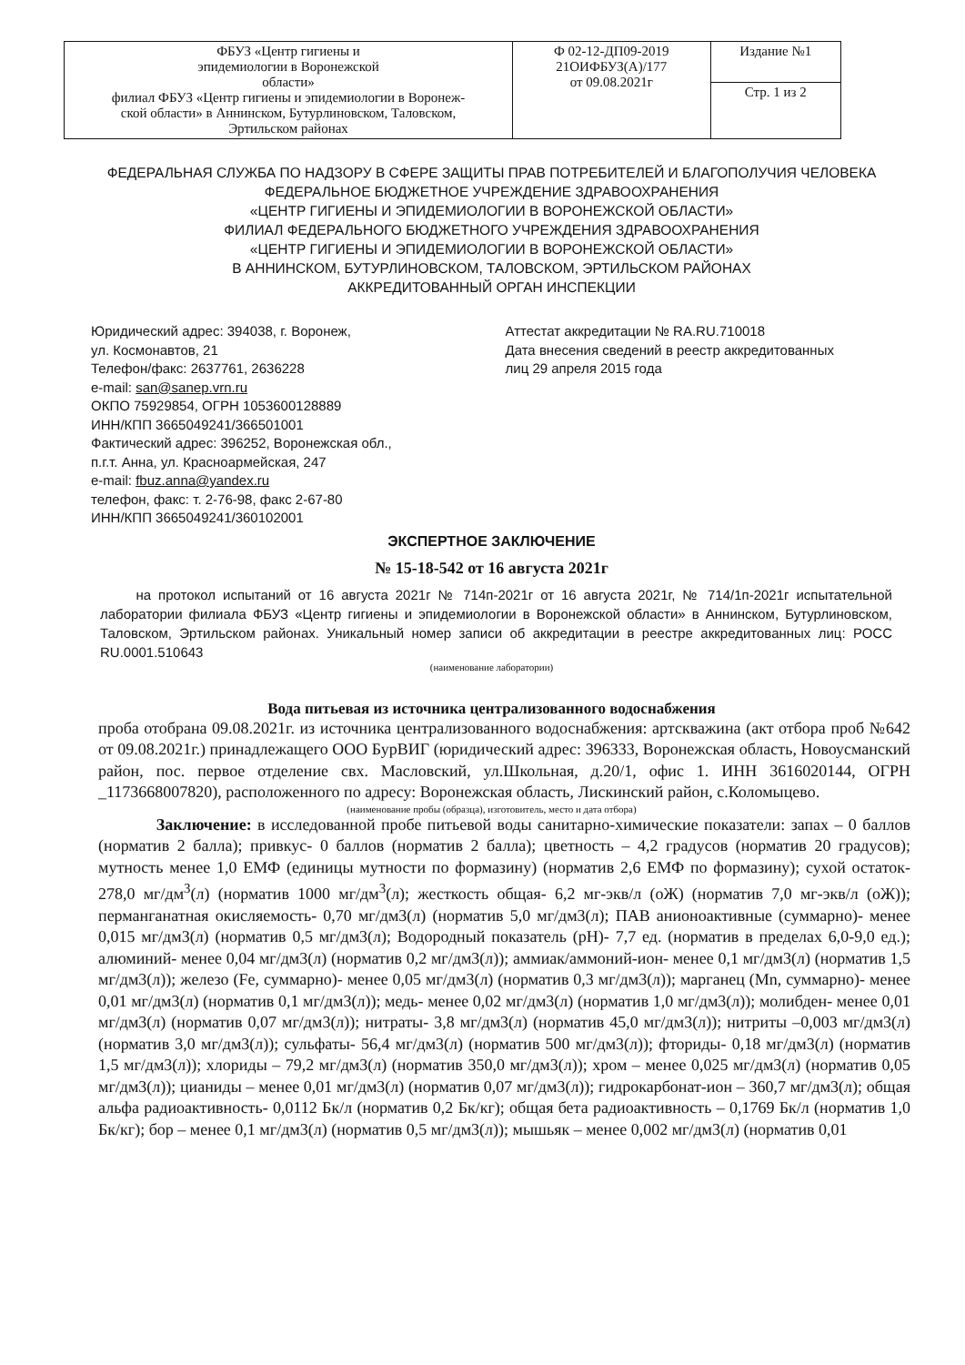| ФБУЗ «Центр гигиены и эпидемиологии в Воронежской области» филиал ФБУЗ «Центр гигиены и эпидемиологии в Воронеж- ской области» в Аннинском, Бутурлиновском, Таловском, Эртильском районах | Ф 02-12-ДП09-2019 21ОИФБУЗ(А)/177 от 09.08.2021г | Издание №1 |
| | | Стр. 1 из 2 |
ФЕДЕРАЛЬНАЯ СЛУЖБА ПО НАДЗОРУ В СФЕРЕ ЗАЩИТЫ ПРАВ ПОТРЕБИТЕЛЕЙ И БЛАГОПОЛУЧИЯ ЧЕЛОВЕКА
ФЕДЕРАЛЬНОЕ БЮДЖЕТНОЕ УЧРЕЖДЕНИЕ ЗДРАВООХРАНЕНИЯ
«ЦЕНТР ГИГИЕНЫ И ЭПИДЕМИОЛОГИИ В ВОРОНЕЖСКОЙ ОБЛАСТИ»
ФИЛИАЛ ФЕДЕРАЛЬНОГО БЮДЖЕТНОГО УЧРЕЖДЕНИЯ ЗДРАВООХРАНЕНИЯ
«ЦЕНТР ГИГИЕНЫ И ЭПИДЕМИОЛОГИИ В ВОРОНЕЖСКОЙ ОБЛАСТИ»
В АННИНСКОМ, БУТУРЛИНОВСКОМ, ТАЛОВСКОМ, ЭРТИЛЬСКОМ РАЙОНАХ
АККРЕДИТОВАННЫЙ ОРГАН ИНСПЕКЦИИ
Юридический адрес: 394038, г. Воронеж,
ул. Космонавтов, 21
Телефон/факс: 2637761, 2636228
e-mail: san@sanep.vrn.ru
ОКПО 75929854, ОГРН 1053600128889
ИНН/КПП 3665049241/366501001
Фактический адрес: 396252, Воронежская обл.,
п.г.т. Анна, ул. Красноармейская, 247
e-mail: fbuz.anna@yandex.ru
телефон, факс: т. 2-76-98, факс 2-67-80
ИНН/КПП 3665049241/360102001
Аттестат аккредитации № RA.RU.710018
Дата внесения сведений в реестр аккредитованных
лиц 29 апреля 2015 года
ЭКСПЕРТНОЕ ЗАКЛЮЧЕНИЕ
№ 15-18-542 от 16 августа 2021г
на протокол испытаний от 16 августа 2021г № 714п-2021г от 16 августа 2021г, № 714/1п-2021г испытательной лаборатории филиала ФБУЗ «Центр гигиены и эпидемиологии в Воронежской области» в Аннинском, Бутурлиновском, Таловском, Эртильском районах. Уникальный номер записи об аккредитации в реестре аккредитованных лиц: РОСС RU.0001.510643
(наименование лаборатории)
Вода питьевая из источника централизованного водоснабжения
проба отобрана 09.08.2021г. из источника централизованного водоснабжения: артскважина (акт отбора проб №642 от 09.08.2021г.) принадлежащего ООО БурВИГ (юридический адрес: 396333, Воронежская область, Новоусманский район, пос. первое отделение свх. Масловский, ул.Школьная, д.20/1, офис 1. ИНН 3616020144, ОГРН _1173668007820), расположенного по адресу: Воронежская область, Лискинский район, с.Коломыцево.
(наименование пробы (образца), изготовитель, место и дата отбора)
Заключение: в исследованной пробе питьевой воды санитарно-химические показатели: запах – 0 баллов (норматив 2 балла); привкус- 0 баллов (норматив 2 балла); цветность – 4,2 градусов (норматив 20 градусов); мутность менее 1,0 ЕМФ (единицы мутности по формазину) (норматив 2,6 ЕМФ по формазину); сухой остаток- 278,0 мг/дм<sup>3</sup>(л) (норматив 1000 мг/дм<sup>3</sup>(л); жесткость общая- 6,2 мг-экв/л (оЖ) (норматив 7,0 мг-экв/л (оЖ)); перманганатная окисляемость- 0,70 мг/дм3(л) (норматив 5,0 мг/дм3(л); ПАВ анионоактивные (суммарно)- менее 0,015 мг/дм3(л) (норматив 0,5 мг/дм3(л); Водородный показатель (рН)- 7,7 ед. (норматив в пределах 6,0-9,0 ед.); алюминий- менее 0,04 мг/дм3(л) (норматив 0,2 мг/дм3(л)); аммиак/аммоний-ион- менее 0,1 мг/дм3(л) (норматив 1,5 мг/дм3(л)); железо (Fe, суммарно)- менее 0,05 мг/дм3(л) (норматив 0,3 мг/дм3(л)); марганец (Mn, суммарно)- менее 0,01 мг/дм3(л) (норматив 0,1 мг/дм3(л)); медь- менее 0,02 мг/дм3(л) (норматив 1,0 мг/дм3(л)); молибден- менее 0,01 мг/дм3(л) (норматив 0,07 мг/дм3(л)); нитраты- 3,8 мг/дм3(л) (норматив 45,0 мг/дм3(л)); нитриты –0,003 мг/дм3(л) (норматив 3,0 мг/дм3(л)); сульфаты- 56,4 мг/дм3(л) (норматив 500 мг/дм3(л)); фториды- 0,18 мг/дм3(л) (норматив 1,5 мг/дм3(л)); хлориды – 79,2 мг/дм3(л) (норматив 350,0 мг/дм3(л)); хром – менее 0,025 мг/дм3(л) (норматив 0,05 мг/дм3(л)); цианиды – менее 0,01 мг/дм3(л) (норматив 0,07 мг/дм3(л)); гидрокарбонат-ион – 360,7 мг/дм3(л); общая альфа радиоактивность- 0,0112 Бк/л (норматив 0,2 Бк/кг); общая бета радиоактивность – 0,1769 Бк/л (норматив 1,0 Бк/кг); бор – менее 0,1 мг/дм3(л) (норматив 0,5 мг/дм3(л)); мышьяк – менее 0,002 мг/дм3(л) (норматив 0,01